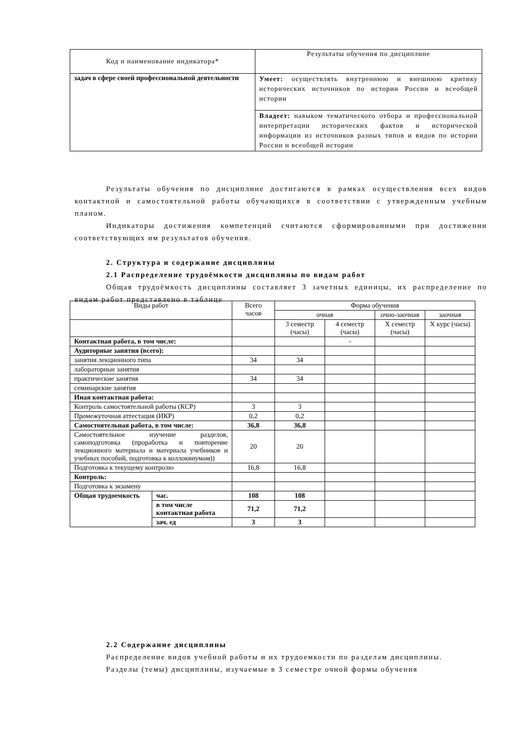| Код и наименование индикатора* | Результаты обучения по дисциплине |
| задач в сфере своей профессиональной деятельности | Умеет: осуществлять внутреннюю и внешнюю критику исторических источников по истории России и всеобщей истории |
| | Владеет: навыком тематического отбора и профессиональной интерпретации исторических фактов и исторической информации из источников разных типов и видов по истории России и всеобщей истории |
Результаты обучения по дисциплине достигаются в рамках осуществления всех видов контактной и самостоятельной работы обучающихся в соответствии с утвержденным учебным планом.
Индикаторы достижения компетенций считаются сформированными при достижении соответствующих им результатов обучения.
2. Структура и содержание дисциплины
2.1 Распределение трудоёмкости дисциплины по видам работ
Общая трудоёмкость дисциплины составляет 3 зачетных единицы, их распределение по видам работ представлено в таблице
| Виды работ | | Всего часов | Форма обучения | | | |
| | | | очная | | очно-заочная | заочная |
| | | | 3 семестр (часы) | 4 семестр (часы) | X семестр (часы) | X курс (часы) |
| Контактная работа, в том числе: | | | | - | | |
| Аудиторные занятия (всего): | | | | | | |
| занятия лекционного типа | | 34 | 34 | | | |
| лабораторные занятия | | | | | | |
| практические занятия | | 34 | 34 | | | |
| семинарские занятия | | | | | | |
| Иная контактная работа: | | | | | | |
| Контроль самостоятельной работы (КСР) | | 3 | 3 | | | |
| Промежуточная аттестация (ИКР) | | 0,2 | 0,2 | | | |
| Самостоятельная работа, в том числе: | | 36,8 | 36,8 | | | |
| Самостоятельное изучение разделов, самоподготовка (проработка и повторение лекционного материала и материала учебников и учебных пособий, подготовка к коллоквиумам)) | | 20 | 20 | | | |
| Подготовка к текущему контролю | | 16,8 | 16,8 | | | |
| Контроль: | | | | | | |
| Подготовка к экзамену | | | | | | |
| Общая трудоемкость | час. | 108 | 108 | | | |
| | в том числе контактная работа | 71,2 | 71,2 | | | |
| | зач. ед | 3 | 3 | | | |
2.2 Содержание дисциплины
Распределение видов учебной работы и их трудоемкости по разделам дисциплины.
Разделы (темы) дисциплины, изучаемые в 3 семестре очной формы обучения